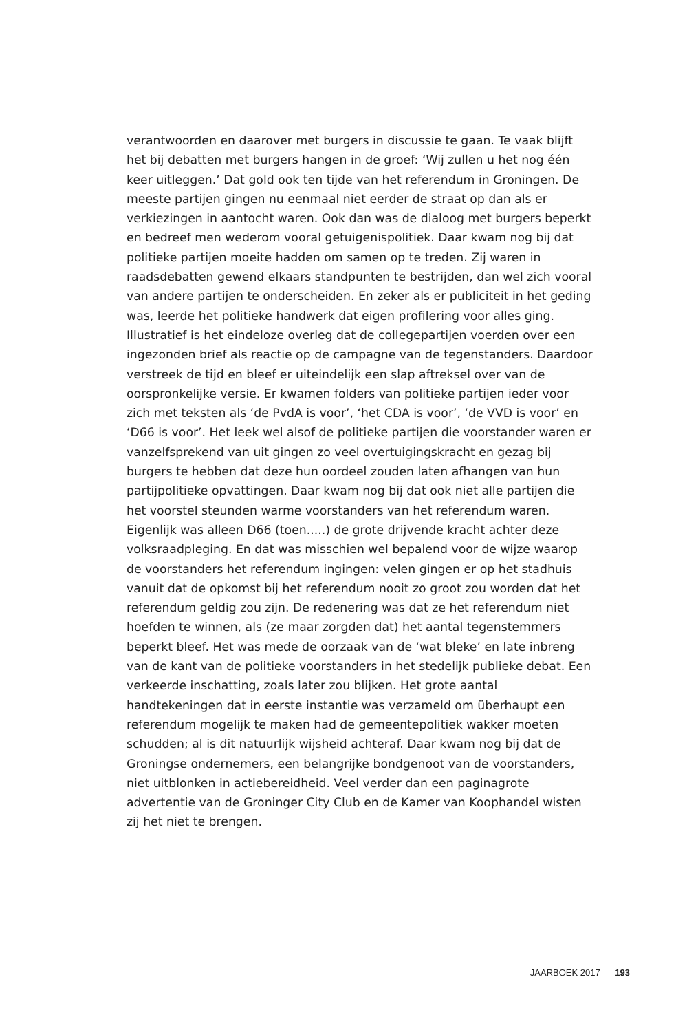verantwoorden en daarover met burgers in discussie te gaan. Te vaak blijft het bij debatten met burgers hangen in de groef: ‘Wij zullen u het nog één keer uitleggen.’ Dat gold ook ten tijde van het referendum in Groningen. De meeste partijen gingen nu eenmaal niet eerder de straat op dan als er verkiezingen in aantocht waren. Ook dan was de dialoog met burgers beperkt en bedreef men wederom vooral getuigenispolitiek. Daar kwam nog bij dat politieke partijen moeite hadden om samen op te treden. Zij waren in raadsdebatten gewend elkaars standpunten te bestrijden, dan wel zich vooral van andere partijen te onderscheiden. En zeker als er publiciteit in het geding was, leerde het politieke handwerk dat eigen profilering voor alles ging. Illustratief is het eindeloze overleg dat de collegepartijen voerden over een ingezonden brief als reactie op de campagne van de tegenstanders. Daardoor verstreek de tijd en bleef er uiteindelijk een slap aftreksel over van de oorspronkelijke versie. Er kwamen folders van politieke partijen ieder voor zich met teksten als ‘de PvdA is voor’, ‘het CDA is voor’, ‘de VVD is voor’ en ‘D66 is voor’. Het leek wel alsof de politieke partijen die voorstander waren er vanzelfsprekend van uit gingen zo veel overtuigingskracht en gezag bij burgers te hebben dat deze hun oordeel zouden laten afhangen van hun partijpolitieke opvattingen. Daar kwam nog bij dat ook niet alle partijen die het voorstel steunden warme voorstanders van het referendum waren. Eigenlijk was alleen D66 (toen.....) de grote drijvende kracht achter deze volksraadpleging. En dat was misschien wel bepalend voor de wijze waarop de voorstanders het referendum ingingen: velen gingen er op het stadhuis vanuit dat de opkomst bij het referendum nooit zo groot zou worden dat het referendum geldig zou zijn. De redenering was dat ze het referendum niet hoefden te winnen, als (ze maar zorgden dat) het aantal tegenstemmers beperkt bleef. Het was mede de oorzaak van de ‘wat bleke’ en late inbreng van de kant van de politieke voorstanders in het stedelijk publieke debat. Een verkeerde inschatting, zoals later zou blijken. Het grote aantal handtekeningen dat in eerste instantie was verzameld om überhaupt een referendum mogelijk te maken had de gemeentepolitiek wakker moeten schudden; al is dit natuurlijk wijsheid achteraf. Daar kwam nog bij dat de Groningse ondernemers, een belangrijke bondgenoot van de voorstanders, niet uitblonken in actiebereidheid. Veel verder dan een paginagrote advertentie van de Groninger City Club en de Kamer van Koophandel wisten zij het niet te brengen.
JAARBOEK 2017 193